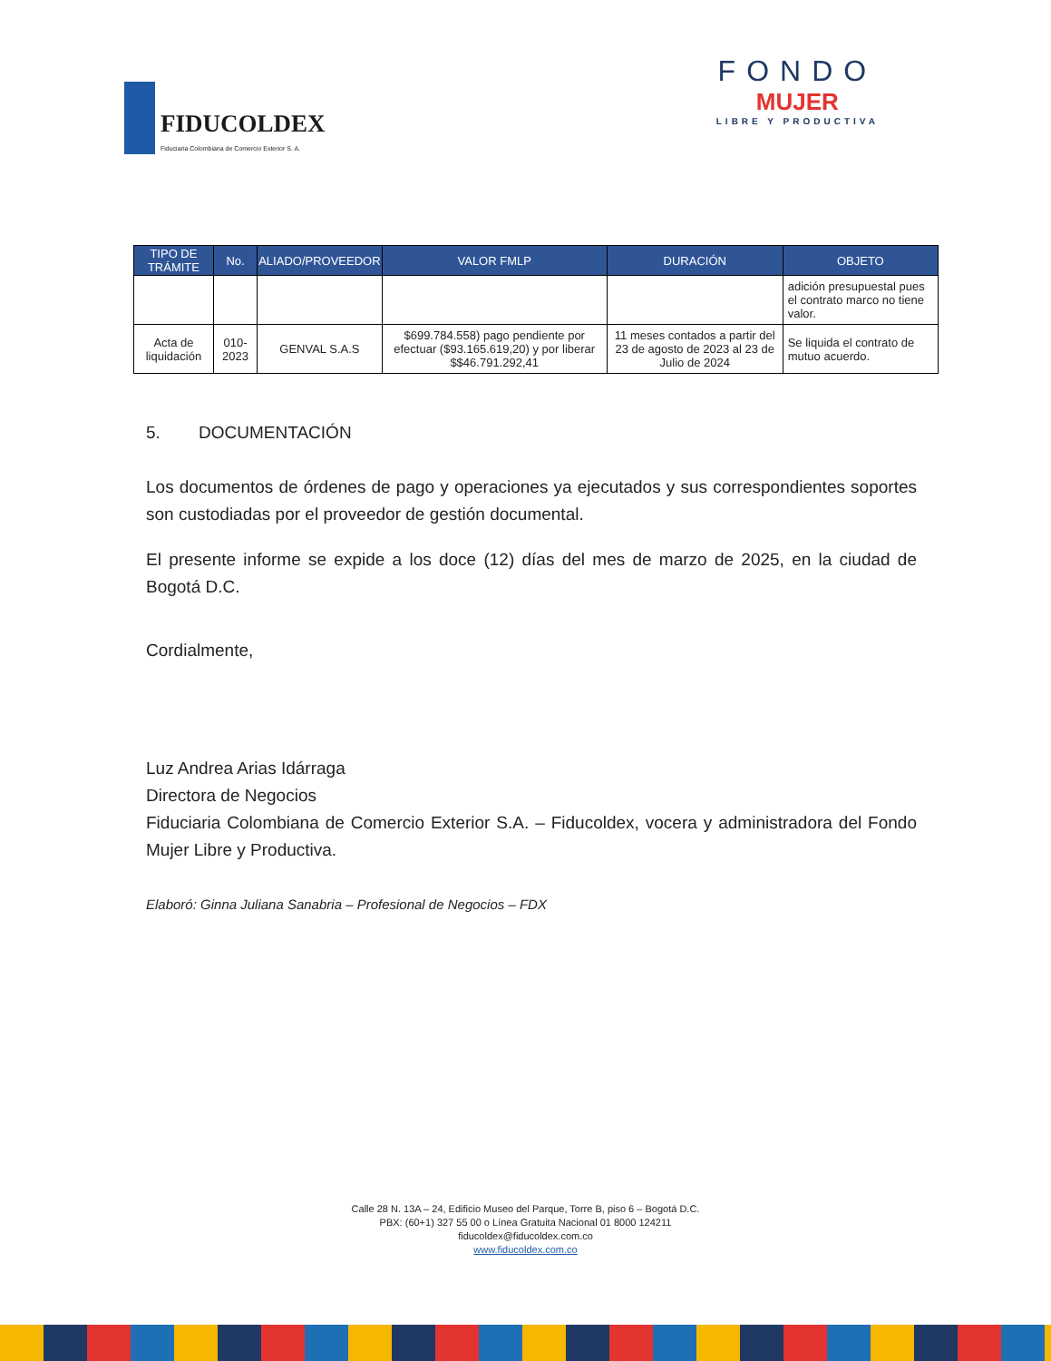FIDUCOLDEX
Fiduciaria Colombiana de Comercio Exterior S. A.
FONDO
MUJER
LIBRE Y PRODUCTIVA
| TIPO DE TRÁMITE | No. | ALIADO/PROVEEDOR | VALOR FMLP | DURACIÓN | OBJETO |
| --- | --- | --- | --- | --- | --- |
| | | | | | adición presupuestal pues el contrato marco no tiene valor. |
| Acta de liquidación | 010-2023 | GENVAL S.A.S | $699.784.558) pago pendiente por efectuar ($93.165.619,20) y por liberar $$46.791.292,41 | 11 meses contados a partir del 23 de agosto de 2023 al 23 de Julio de 2024 | Se liquida el contrato de mutuo acuerdo. |
5. DOCUMENTACIÓN
Los documentos de órdenes de pago y operaciones ya ejecutados y sus correspondientes soportes son custodiadas por el proveedor de gestión documental.
El presente informe se expide a los doce (12) días del mes de marzo de 2025, en la ciudad de Bogotá D.C.
Cordialmente,
Luz Andrea Arias Idárraga
Directora de Negocios
Fiduciaria Colombiana de Comercio Exterior S.A. – Fiducoldex, vocera y administradora del Fondo Mujer Libre y Productiva.
Elaboró: Ginna Juliana Sanabria – Profesional de Negocios – FDX
Calle 28 N. 13A – 24, Edificio Museo del Parque, Torre B, piso 6 – Bogotá D.C.
PBX: (60+1) 327 55 00 o Línea Gratuita Nacional 01 8000 124211
fiducoldex@fiducoldex.com.co
www.fiducoldex.com.co